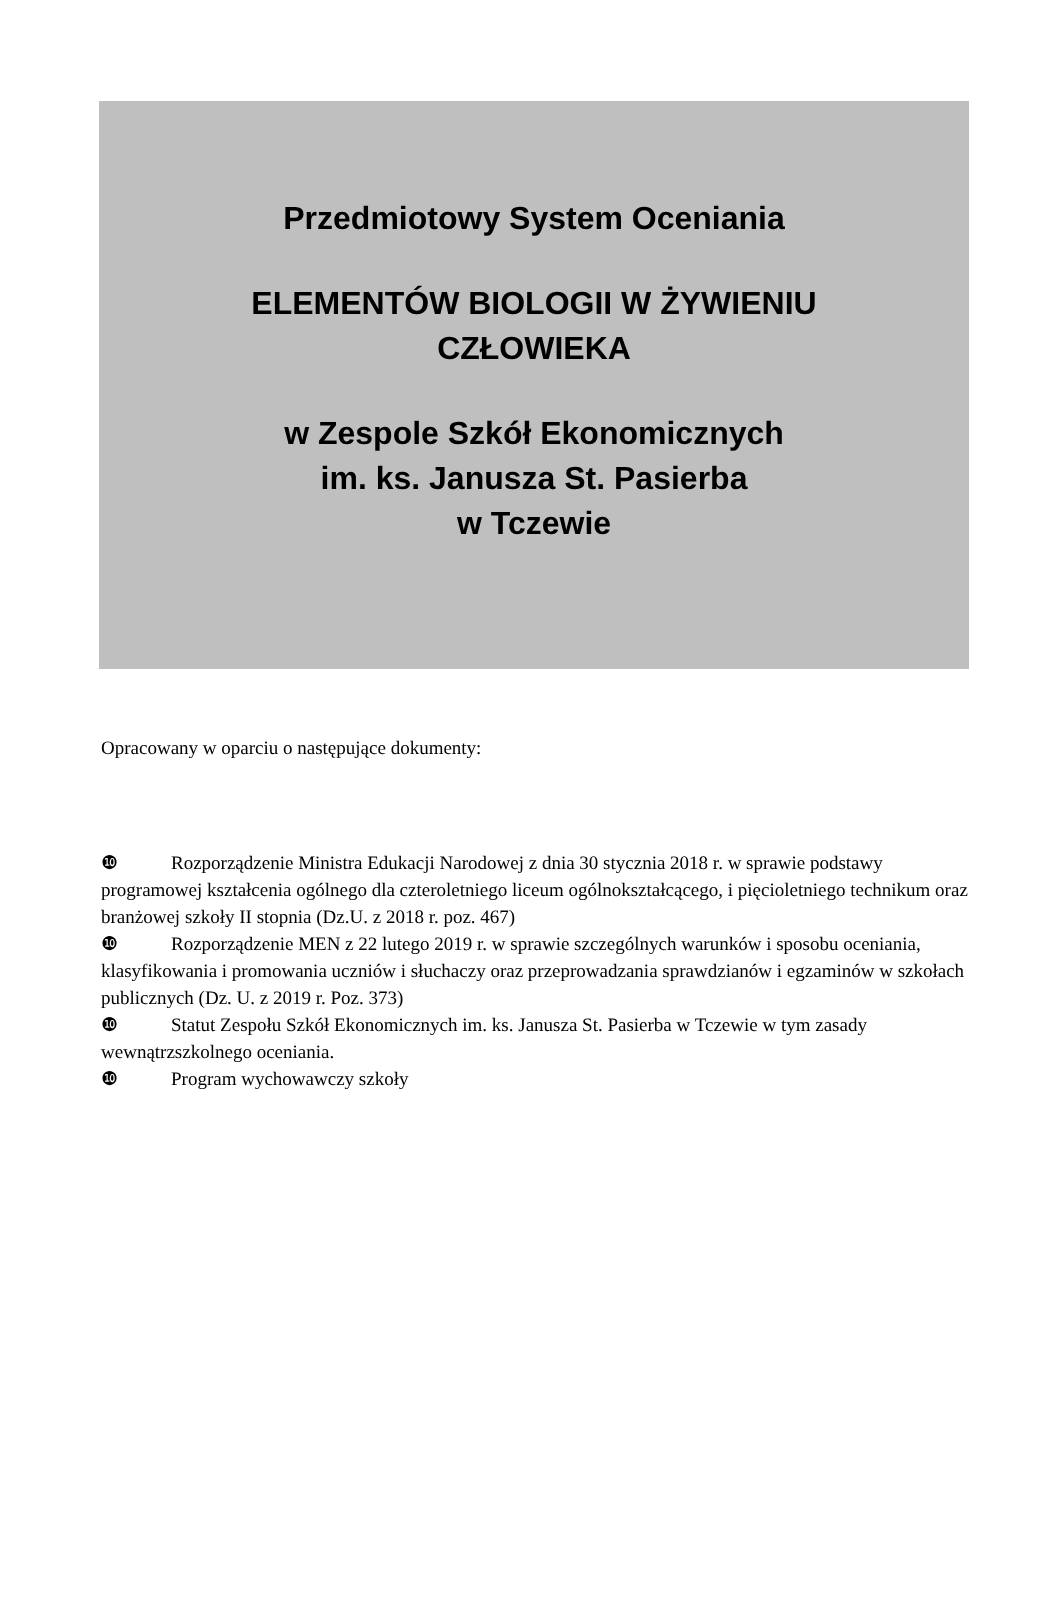Przedmiotowy System Oceniania
ELEMENTÓW BIOLOGII W ŻYWIENIU
CZŁOWIEKA
w Zespole Szkół Ekonomicznych
im. ks. Janusza St. Pasierba
w Tczewie
Opracowany w oparciu o następujące dokumenty:
❿ Rozporządzenie Ministra Edukacji Narodowej z dnia 30 stycznia 2018 r. w sprawie podstawy programowej kształcenia ogólnego dla czteroletniego liceum ogólnokształcącego, i pięcioletniego technikum oraz branżowej szkoły II stopnia (Dz.U. z 2018 r. poz. 467)
❿ Rozporządzenie MEN z 22 lutego 2019 r. w sprawie szczególnych warunków i sposobu oceniania, klasyfikowania i promowania uczniów i słuchaczy oraz przeprowadzania sprawdzianów i egzaminów w szkołach publicznych (Dz. U. z 2019 r. Poz. 373)
❿ Statut Zespołu Szkół Ekonomicznych im. ks. Janusza St. Pasierba w Tczewie w tym zasady wewnątrzszkolnego oceniania.
❿ Program wychowawczy szkoły